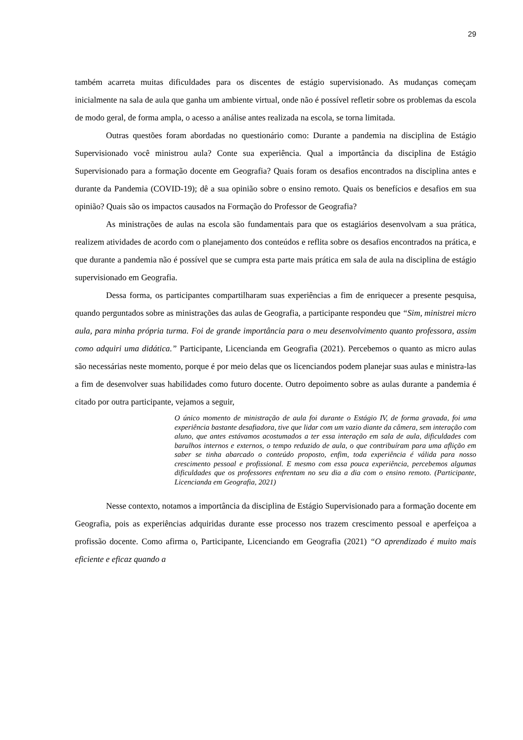29
também acarreta muitas dificuldades para os discentes de estágio supervisionado. As mudanças começam inicialmente na sala de aula que ganha um ambiente virtual, onde não é possível refletir sobre os problemas da escola de modo geral, de forma ampla, o acesso a análise antes realizada na escola, se torna limitada.
Outras questões foram abordadas no questionário como: Durante a pandemia na disciplina de Estágio Supervisionado você ministrou aula? Conte sua experiência. Qual a importância da disciplina de Estágio Supervisionado para a formação docente em Geografia? Quais foram os desafios encontrados na disciplina antes e durante da Pandemia (COVID-19); dê a sua opinião sobre o ensino remoto. Quais os benefícios e desafios em sua opinião? Quais são os impactos causados na Formação do Professor de Geografia?
As ministrações de aulas na escola são fundamentais para que os estagiários desenvolvam a sua prática, realizem atividades de acordo com o planejamento dos conteúdos e reflita sobre os desafios encontrados na prática, e que durante a pandemia não é possível que se cumpra esta parte mais prática em sala de aula na disciplina de estágio supervisionado em Geografia.
Dessa forma, os participantes compartilharam suas experiências a fim de enriquecer a presente pesquisa, quando perguntados sobre as ministrações das aulas de Geografia, a participante respondeu que “Sim, ministrei micro aula, para minha própria turma. Foi de grande importância para o meu desenvolvimento quanto professora, assim como adquiri uma didática.” Participante, Licencianda em Geografia (2021). Percebemos o quanto as micro aulas são necessárias neste momento, porque é por meio delas que os licenciandos podem planejar suas aulas e ministra-las a fim de desenvolver suas habilidades como futuro docente. Outro depoimento sobre as aulas durante a pandemia é citado por outra participante, vejamos a seguir,
O único momento de ministração de aula foi durante o Estágio IV, de forma gravada, foi uma experiência bastante desafiadora, tive que lidar com um vazio diante da câmera, sem interação com aluno, que antes estávamos acostumados a ter essa interação em sala de aula, dificuldades com barulhos internos e externos, o tempo reduzido de aula, o que contribuíram para uma aflição em saber se tinha abarcado o conteúdo proposto, enfim, toda experiência é válida para nosso crescimento pessoal e profissional. E mesmo com essa pouca experiência, percebemos algumas dificuldades que os professores enfrentam no seu dia a dia com o ensino remoto. (Participante, Licencianda em Geografia, 2021)
Nesse contexto, notamos a importância da disciplina de Estágio Supervisionado para a formação docente em Geografia, pois as experiências adquiridas durante esse processo nos trazem crescimento pessoal e aperfeiçoa a profissão docente. Como afirma o, Participante, Licenciando em Geografia (2021) “O aprendizado é muito mais eficiente e eficaz quando a